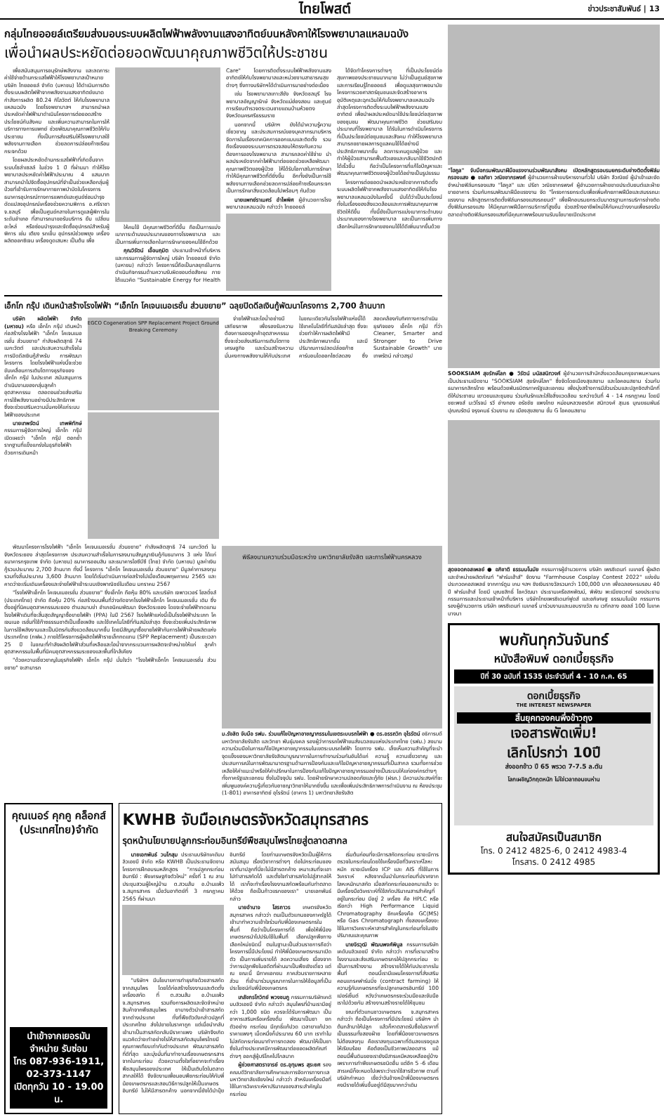ไทยโพสต์ ข่าวประชาสัมพันธ์ | 13
กลุ่มไทยออยล์เตรียมส่งมอบระบบผลิตไฟฟ้าพลังงานแสงอาทิตย์บนหลังคาให้โรงพยาบาลแหลมฉบัง
เพื่อนำผลประหยัดต่อยอดพัฒนาคุณภาพชีวิตให้ประชาชน
เพื่อสนับสนุนการอนุรักษ์พลังงาน และลดภาระค่าใช้จ่ายด้านกระแสไฟฟ้าให้โรงพยาบาลเป้าหมาย บริษัท ไทยออยล์ จำกัด (มหาชน) ได้ดำเนินการติดตั้งระบบผลิตไฟฟ้าจากพลังงานแสงอาทิตย์ขนาดกำลังการผลิต 80.24 กิโลวัตต์ ให้กับโรงพยาบาลแหลมฉบัง โดยโรงพยาบาลฯ สามารถนำผลประหยัดค่าไฟฟ้ามาดำเนินโครงการต่อยอดสร้างประโยชน์กับสังคม และเพิ่มความสามารถในการให้บริการทางการแพทย์ ช่วยพัฒนาคุณภาพชีวิตให้กับประชาชน ทั้งเป็นการส่งเสริมให้โรงพยาบาลใช้พลังงานทางเลือก ช่วยลดการปล่อยก๊าซเรือนกระจกด้วย
โดยผลประหยัดด้านกระแสไฟฟ้าที่เกิดขึ้นจากระบบโซล่าเซลล์ ในช่วง 1 ปี ที่ผ่านมา ทำให้โรงพยาบาลประหยัดค่าไฟฟ้าประมาณ 4 แสนบาท สามารถนำไปจัดซื้ออุปกรณ์ที่จำเป็นช่วยเหลือกลุ่มผู้ป่วยที่เข้ารับการรักษากายภาพบำบัดในโครงการธนาคารอุปกรณ์ทางการแพทย์และศูนย์ซ่อมบำรุงดัดแปลงอุปกรณ์เครื่องช่วยความพิการ อ.ศรีราชา จ.ชลบุรี เพื่อเป็นศูนย์กลางในการดูแลผู้พิการในระดับอำเภอ ที่สามารถมาขอรับบริการ ยืม เปลี่ยนอะไหล่ หรือซ่อมบำรุงและจัดซื้ออุปกรณ์สำหรับผู้พิการ เช่น เตียง รถเข็น อุปกรณ์ช่วยพยุง เครื่องผลิตออกซิเจน เครื่องดูดเสมหะ เป็นต้น เพื่อ
ให้คนไข้ มีคุณภาพชีวิตที่ดีขึ้น ถือเป็นการแบ่งเบาภาระด้านงบประมาณของทางโรงพยาบาล และเป็นการเพิ่มทางเลือกในการรักษาของคนไข้อีกด้วย
คุณวิรัตน์ เอื้อนฤมิต ประธานเจ้าหน้าที่บริหาร และกรรมการผู้จัดการใหญ่ บริษัท ไทยออยล์ จำกัด (มหาชน) กล่าวว่า โครงการนี้ถือเป็นกลยุทธ์ในการดำเนินกิจกรรมด้านความรับผิดชอบต่อสังคม ภายใต้แนวคิด "Sustainable Energy for Health Care" โดยการติดตั้งระบบไฟฟ้าพลังงานแสงอาทิตย์ให้กับโรงพยาบาลและหน่วยงานสาธารณสุขต่างๆ ซึ่งทางบริษัทฯได้ดำเนินการมาอย่างต่อเนื่อง
เช่น โรงพยาบาลเกาะสีชัง จังหวัดชลบุรี โรงพยาบาลอัญญารักษ์ จังหวัดแม่ฮ่องสอน และศูนย์การเรียนตำรวจตระเวนชายแดนบ้านห้วยตง จังหวัดนครศรีธรรมราช
นอกจากนี้ บริษัทฯ ยังได้นำความรู้ความเชี่ยวชาญ และประสบการณ์ของบุคลากรมาบริหารจัดการในเรื่องเทคนิคการออกแบบและติดตั้ง รวมถึงเรื่องของระบบการตรวจสอบให้ตรงกับความต้องการของโรงพยาบาล สามารถลดค่าใช้จ่าย นำผลประหยัดจากค่าไฟฟ้ามาต่อยอดช่วยเหลือพัฒนาคุณภาพชีวิตของผู้ป่วย ให้ได้รับโอกาสในการรักษาทำให้มีคุณภาพชีวิตที่ดียิ่งขึ้น อีกทั้งยังเป็นการใช้พลังงานทางเลือกช่วยลดการปล่อยก๊าซเรือนกระจก เป็นการรักษาสิ่งแวดล้อมไปพร้อมๆ กันด้วย
นายแพทย์ราเมศร์ อำไพพิศ ผู้อำนวยการโรงพยาบาลแหลมฉบัง กล่าวว่า ไทยออยล์
ได้จัดทำโครงการต่างๆ ที่เป็นประโยชน์ต่อสุขภาพของประชาชนมากมาย ไม่ว่าเป็นศูนย์สุขภาพและการเรียนรู้ไทยออยล์ เพื่อดูแลสุขภาพอนามัย โครงการเวชศาสตร์ชุมชนและจัดสร้างอาคารอุบัติเหตุและฉุกเฉินให้กับโรงพยาบาลแหลมฉบัง ล่าสุดโครงการติดตั้งระบบไฟฟ้าพลังงานแสงอาทิตย์ เพื่อนำผลประหยัดมาใช้ประโยชน์ต่อสุขภาพของชุมชน พัฒนาคุณภาพชีวิต ช่วยเสริมงบประมาณที่โรงพยาบาล ได้รับในการดำเนินโครงการที่เป็นประโยชน์ต่อชุมชนและสังคม ทำให้โรงพยาบาลสามารถขยายผลการดูแลคนไข้ได้อย่างมีประสิทธิภาพมากขึ้น ลดภาระคนดูแลผู้ป่วย และทำให้ผู้ป่วยสามารถฟื้นตัวเองและกลับมาใช้ชีวิตปกติได้เร็วขึ้น ถือว่าเป็นโครงการที่แก้ไขปัญหาและพัฒนาคุณภาพชีวิตของผู้ป่วยได้อย่างเป็นรูปธรรม
โครงการต่อยอดนำผลประหยัดจากการติดตั้งระบบผลิตไฟฟ้าจากพลังงานแสงอาทิตย์ให้กับโรงพยาบาลแหลมฉบังในครั้งนี้ นับได้ว่าเป็นประโยชน์ทั้งในเรื่องของสิ่งแวดล้อมและการพัฒนาคุณภาพชีวิตให้ดีขึ้น ทั้งนี้ยังเป็นการแบ่งเบาภาระด้านงบประมาณของทางโรงพยาบาล และเป็นการเพิ่มทางเลือกใหม่ในการรักษาของคนไข้ได้ดีเพิ่มมากขึ้นด้วย
เอ็กโก กรุ๊ป เดินหน้าสร้างโรงไฟฟ้า “เอ็กโก โคเจนเนอเรชั่น ส่วนขยาย” ฉลุยปิดดีลเงินกู้พัฒนาโครงการ 2,700 ล้านบาท
บริษัท ผลิตไฟฟ้า จำกัด (มหาชน) หรือ เอ็กโก กรุ๊ป เดินหน้าก่อสร้างโรงไฟฟ้า "เอ็กโก โคเจนเนอเรชั่น ส่วนขยาย" กำลังผลิตสุทธิ 74 เมกะวัตต์ และประสบความสำเร็จในการปิดดีลเงินกู้สำหรับ การพัฒนาโครงการ โดยโรงไฟฟ้าแห่งนี้จะช่วยขับเคลื่อนการเติบโตทางธุรกิจของเอ็กโก กรุ๊ป ในประเทศ สนับสนุนการดำเนินงานของกลุ่มลูกค้าอุตสาหกรรม ตลอดจนช่วยส่งเสริมการใช้พลังงานอย่างมีประสิทธิภาพ ซึ่งจะช่วยเสริมความมั่นคงให้แก่ระบบไฟฟ้าของประเทศ
นายเทพรัตน์ เทพพิทักษ์ กรรมการผู้จัดการใหญ่ เอ็กโก กรุ๊ป เปิดเผยว่า "เอ็กโก กรุ๊ป ตอกย้ำรากฐานที่แข็งแกร่งในธุรกิจไฟฟ้า ด้วยการเดินหน้า
EGCO Cogeneration SPP Replacement Project Ground Breaking Ceremony
จ่ายไฟฟ้าและไอน้ำอย่างมีเสถียรภาพ เพื่อรองรับความต้องการของลูกค้าอุตสาหกรรม ซึ่งจะช่วยส่งเสริมการเติบโตทางเศรษฐกิจ และร่วมสร้างความมั่นคงทางพลังงานให้กับประเทศ ในขณะเดียวกันโรงไฟฟ้าแห่งนี้ได้ใช้เทคโนโลยีที่ทันสมัยล่าสุด ซึ่งจะช่วยทำให้การผลิตไฟฟ้ามีประสิทธิภาพมากขึ้น และมีปริมาณการปลดปล่อยก๊าซคาร์บอนไดออกไซด์ลดลง ซึ่งสอดคล้องกับทิศทางการดำเนินธุรกิจของ เอ็กโก กรุ๊ป ที่ว่า Cleaner, Smarter and Stronger to Drive Sustainable Growth" นายเทพรัตน์ กล่าวสรุป
พัฒนาโครงการโรงไฟฟ้า "เอ็กโก โคเจนเนอเรชั่น ส่วนขยาย" กำลังผลิตสุทธิ 74 เมกะวัตต์ ในจังหวัดระยอง ล่าสุดโครงการฯ ประสบความสำเร็จในการลงนามสัญญาเงินกู้กับธนาคาร 3 แห่ง ได้แก่ ธนาคารกรุงเทพ จำกัด (มหาชน) ธนาคารออมสิน และธนาคารไอซีบีซี (ไทย) จำกัด (มหาชน) มูลค่าเงินกู้รวมประมาณ 2,700 ล้านบาท ทั้งนี้ โครงการ "เอ็กโก โคเจนเนอเรชั่น ส่วนขยาย" มีมูลค่าการลงทุนรวมทั้งสิ้นประมาณ 3,600 ล้านบาท โดยได้เริ่มดำเนินการก่อสร้างไปเมื่อเดือนพฤษภาคม 2565 และคาดว่าจะเริ่มเดินเครื่องและจ่ายไฟฟ้าเข้าระบบเชิงพาณิชย์ในเดือน มกราคม 2567
"โรงไฟฟ้าเอ็กโก โคเจนเนอเรชั่น ส่วนขยาย" ซึ่งเอ็กโก ถือหุ้น 80% และบริษัท เจพาวเวอร์ โฮลดิ้งส์ (ประเทศไทย) จำกัด ถือหุ้น 20% ก่อสร้างบนพื้นที่ว่างถัดจากโรงไฟฟ้าเอ็กโก โคเจนเนอเรชั่น เดิม ซึ่งตั้งอยู่ที่นิคมอุตสาหกรรมระยอง ตำบลมาบข่า อำเภอนิคมพัฒนา จังหวัดระยอง โดยจะจ่ายไฟฟ้าทดแทนโรงไฟฟ้าเดิมที่จะสิ้นสุดสัญญาซื้อขายไฟฟ้า (PPA) ในปี 2567 โรงไฟฟ้าแห่งนี้เป็นโรงไฟฟ้าประเภท โคเจนเนอ เรชั่นที่ใช้ก๊าซธรรมชาติเป็นเชื้อเพลิง และใช้เทคโนโลยีที่ทันสมัยล่าสุด ซึ่งจะช่วยเพิ่มประสิทธิภาพในการใช้พลังงานและเป็นมิตรกับสิ่งแวดล้อมมากขึ้น โดยมีสัญญาซื้อขายไฟฟ้ากับการไฟฟ้าฝ่ายผลิตแห่งประเทศไทย (กฟผ.) ภายใต้โครงการผู้ผลิตไฟฟ้ารายเล็กทดแทน (SPP Replacement) เป็นระยะเวลา 25 ปี ในขณะที่กำลังผลิตไฟฟ้าส่วนที่เหลือและไอน้ำจากกระบวนการผลิตจะจำหน่ายให้แก่ ลูกค้าอุตสาหกรรมในพื้นที่นิคมอุตสาหกรรมระยองและพื้นที่ใกล้เคียง
"ด้วยความเชี่ยวชาญในธุรกิจไฟฟ้า เอ็กโก กรุ๊ป มั่นใจว่า "โรงไฟฟ้าเอ็กโก โคเจนเนอเรชั่น ส่วนขยาย" จะสามารถ
พิธีลงนามความร่วมมือระหว่าง มหาวิทยาลัยรังสิต และการไฟฟ้านครหลวง
ม.รังสิต จับมือ รฟม. ร่วมแก้ไขปัญหาอาชญากรรมในเขตระบบรถไฟฟ้า ● ดร.อรรถวิท อุไรรัตน์ อธิการบดีมหาวิทยาลัยรังสิต และวิทยา พันธุ์มงคล รองผู้ว่าการรถไฟฟ้าขนส่งมวลชนแห่งประเทศไทย (รฟม.) ลงนามความร่วมมือในการแก้ไขปัญหาอาชญากรรมในเขตระบบรถไฟฟ้า โดยทาง รฟม. เล็งเห็นความสำคัญที่จะนำจุดแข็งของมหาวิทยาลัยรังสิตมาบูรณาการในการทำงานร่วมกันอันได้แก่ ความรู้ ความเชี่ยวชาญ และประสบการณ์ในการพัฒนามาตรฐานด้านการป้องกันและแก้ไขปัญหาอาชญากรรมที่เป็นสากล รวมทั้งการช่วยเหลือให้คำแนะนำหรือให้คำปรึกษาในการป้องกันแก้ไขปัญหาอาชญากรรมอย่างเป็นระบบให้แก่องค์กรต่างๆ ทั้งภาครัฐและเอกชน ซึ่งในปัจจุบัน รฟม. โดยฝ่ายรักษาความปลอดภัยและกู้ภัย (ฝรภ.) มีความประสงค์ที่จะเพิ่มพูนองค์ความรู้เกี่ยวกับอาชญาวิทยาให้มากยิ่งขึ้น และเพื่อเพิ่มประสิทธิภาพการดำเนินงาน ณ ห้องประชุม (1-801) อาคารอาทิตย์ อุไรรัตน์ (อาคาร 1) มหาวิทยาลัยรังสิต
คุณเนอร์ คุกคู คล็อกส์ (ประเทศไทย)จำกัด
นำเข้าจากเยอรมัน
จำหน่าย รับซ่อม
โทร 087-936-1911,
02-373-1147
เปิดทุกวัน 10 - 19.00 น.
KWHB จับมือเกษตรจังหวัดสมุทรสาคร
รุดหน้านโยบายปลูกกระท่อมอินทรีย์พืชสมุนไพรไทยสู่ตลาดสากล
นายเอกพันธ์ วนโกสุม ประธานบริษัทเคดับบลิวเอชบี จำกัด หรือ KWHB เป็นประธานจัดงานโครงการฝึกอบรมหลักสูตร "การปลูกกระท่อมอินทรีย์ : พืชเศรษฐกิจตัวใหม่" ครั้งที่ 1 ณ ลานประชุมสวนผู้ใหญ่บ้าน ต.สวนส้ม อ.บ้านแพ้ว จ.สมุทรสาคร เมื่อวันอาทิตย์ที่ 3 กรกฎาคม 2565 ที่ผ่านมา
"บริษัทฯ มีนโยบายการทำธุรกิจด้วยสารสกัดจากสมุนไพร โดยได้ก่อสร้างโรงงานและติดตั้งเครื่องสกัด ที่ ต.สวนส้ม อ.บ้านแพ้ว จ.สมุทรสาคร รวมถึงการผลิตและจัดจำหน่ายสินค้าจากพืชสมุนไพร ยาบางตัวนำเข้าสารสกัดจากต่างประเทศ ทั้งที่พืชตัวดังกล่าวปลูกที่ประเทศไทย ส่งไปขายในราคาถูก แต่เมื่อนำกลับเข้ามาเป็นสารสกัดกลับมีราคาแพง บริษัทจึงเกิดแนวคิดว่าจะทำอย่างไรให้สารสกัดสมุนไพรไทยมีคุณภาพเทียบเท่ากับต่างประเทศ พัฒนาสารสกัดที่ดีที่สุด และมุ่งมั่นที่มาทำงานเรื่องเกษตรกรสารจากใบกระท่อม ด้วยความตั้งใจที่อยากจะทำเรื่องพืชสมุนไพรของประเทศ ให้เป็นเติบโตในตลาดสากลให้ได้ จึงจัดงานเพื่อมอบพืชกระท่อมให้กับพี่น้องเกษตรกรและสอนวิธีการปลูกให้เป็นเกษตรอินทรีย์ ไม่ให้มีสารตกค้าง นอกจากนี้ยังได้นำปุ๋ยอินทรีย์ โดยท่านเกษตรจังหวัดเป็นผู้ให้การสนับสนุน เรื่องวิชาการต่างๆ ต่อไปกระท่อมของเราที่มาปลูกที่นี่จะไม่มีสารตกค้าง เหมาะสมที่จะเอาไปทำสารสกัดได้ และตั้งใจทำสารสกัดไปสู่สากลให้ได้ เราก็จะทำเรื่องโรงงานสกัดพร้อมกับทำตลาดให้ด้วย ถือเป็นก้าวแรกของเรา" นายเอกพันธ์ กล่าว
นายอำนาจ โสรถาวร เกษตรจังหวัดสมุทรสาคร กล่าวว่า ตนเป็นตัวแทนของภาครัฐได้เข้ามาทำความเข้าใจร่วมกับพี่น้องเกษตรกรในพื้นที่ ถือว่าเป็นโครงการที่ดี เพื่อให้พี่น้องเกษตรกรนำไปปรับใช้ในพื้นที่ เลือกปลูกพืชทางเลือกใหม่ชนิดนี้ ตนในฐานะเป็นส่วนราชการถือว่าโครงการนี้มีประโยชน์ ทำให้พี่น้องเกษตรกรมาเปิดตัว เป็นการเพิ่มรายได้ ลดความเสี่ยง เนื่องจากว่าการปลูกพืชในอดีตที่ผ่านมาเป็นพืชเชิงเดี่ยว แต่ ณ ขณะนี้ มีภาคเอกชน ภาคส่วนราชการหลายส่วน ที่เข้ามาร่วมบูรณาการในการให้ข้อมูลที่เป็นประโยชน์กับพี่น้องเกษตรกร
เภสัชกรโกวิทย์ พวงชมภู กรรมการบริษัทเคดับบลิวเอชบี จำกัด กล่าวว่า สมุนไพรที่บ้านเรามีอยู่กว่า 1,000 ชนิด ควรจะได้รับการพัฒนา เป็นอาหารเสริมหรือเครื่องดื่ม พัฒนาเป็นยา ยกตัวอย่าง กระท่อม มีฤทธิ์แก้ปวด เวลายาแก้ปวดราคาแพงๆ เม็ดหนึ่งก็ประมาณ 60 บาท เราทำไมไม่สกัดกระท่อมมาทำการทดลอง พัฒนาให้เป็นยา ซึ่งในต่างประเทศมีการพัฒนาต่อยอดผลิตภัณฑ์ต่างๆ ออกสู่ผู้บริโภคไปไกลมาก
ผู้ช่วยศาสตราจารย์ ดร.อุทุมพร สุระยศ รองคณบดีวิทยาลัยการศึกษาและการจัดการทางทะเล มหาวิทยาลัยเชียงใหม่ กล่าวว่า สำหรับเครื่องมือที่ใช้ในการวิเคราะห์หาปริมาณของสาระสำคัญในกระท่อม
เริ่มต้นก่อนที่จะมีการสกัดกระท่อม เราจะมีการตรวจใบกระท่อมโดยใช้เครื่องมือที่วิเคราะห์โลหะหนัก เราจะมีเครื่อง ICP และ AIS ที่ใช้ในการวิเคราะห์ หลังจากนั้นนำใบกระท่อมที่ปราศจากโลหะหนักมาสกัด เมื่อสกัดกระท่อมออกมาแล้ว จะมีเครื่องมือวิเคราะห์ที่ใช้สกัดปริมาณสารสำคัญที่อยู่ในกระท่อม มีอยู่ 2 เครื่อง คือ HPLC หรือเรียกว่า High Performance Liquid Chromatography อีกเครื่องคือ GC(MS) หรือ Gas Chromatograph ทั้งสองเครื่องจะใช้ในการวิเคราะห์หาสารสำคัญในกระท่อมทั้งในเชิงปริมาณและคุณภาพ
นายจิรวุฒิ พัฒนพงศ์พิบูล กรรมการบริษัทเคดับบลิวเอชบี จำกัด กล่าวว่า การที่เรามาสร้างโรงงานและส่งเสริมเกษตรกรให้ปลูกกระท่อม จะเป็นการสร้างงาน สร้างรายได้ให้กับประชากรในพื้นที่ ตอนนี้เรามีแผนโครงการที่ส่งเสริม คอนแทรคฟาร์มมิ่ง (contract farming) ให้ความรู้กับเกษตรกรที่จะปลูกเกษตรอินทรีย์ 100 เปอร์เซ็นต์ หวังว่าเกษตรกรจะร่วมมือและจับมือเราไปด้วยกัน สร้างงานสร้างรายได้ให้ชุมชน
ขณะที่ตัวแทนชาวเกษตรกร จ.สมุทรสาคร กล่าวว่า ถือเป็นโครงการที่มีประโยชน์ บริษัทฯ นำต้นกล้ามาให้ปลูก แล้วก็หาตลาดรับซื้อในราคาที่เป็นธรรมทั้งสองฝ่าย โดยที่พี่น้องชาวเกษตรกรไม่ต้องลงทุน คือเราลงทุนเฉพาะที่ดินลงแรงดูแลให้เรียบร้อย คือต้องเป็นชีวภาพปลอดสาร แม้ตอนนี้พื้นดินของเรายังมีสารเคมีหลงเหลืออยู่บ้างเพราะการทำพืชเกษตรชนิดอื่น แต่อีก 5 -6 เดือน สารเคมีก็จะหมดไปเพราะว่าเราใช้สารชีวภาพ ตามที่บริษัทกำหนด เชื่อว่าวันข้างหน้าพี่น้องเกษตรกร คงมีรายได้เพิ่มขึ้นอยู่ดีมีสุขมากกว่าเดิม
"ไฮคูล" จับมือกรมพัฒนาฝีมือแรงงานร่วมพัฒนาสังคม เปิดหลักสูตรอบรมยกระดับช่างติดตั้งฟิล์มกรองแสง ● ชลทิชา วณิชชากรพงศ์ ผู้อำนวยการฝ่ายบริหารงานทั่วไป บริษัท ลีวณิชย์ ผู้นำเข้าและจัดจำหน่ายฟิล์มกรองแสง "ไฮคูล" และ ปรีชา วณิชชากรพงศ์ ผู้อำนวยการฝ่ายขายประดับยนต์และฝ่ายขายอาคาร ร่วมกับกรมพัฒนาฝีมือแรงงาน จัด "โครงการยกระดับเพื่อเพิ่มศักยภาพฝีมือและสมรรถนะแรงงาน หลักสูตรการติดตั้งฟิล์มกรองแสงรถยนต์" เพื่อฝึกอบรมยกระดับมาตรฐานการบริการช่างติดตั้งฟิล์มกรองแสง ให้มีคุณภาพฝีมือการบริการที่สูงขึ้น ช่วยสร้างอาชีพใหม่ให้กับคนว่างงานเพื่อรองรับตลาดช่างติดฟิล์มกรองแสงที่มีคุณภาพพร้อมขานรับนโยบายเปิดประเทศ
SOOKSIAM สุขรักษ์โลก ● วิรัตน์ มนัสสนิทวงศ์ ผู้อำนวยการสำนักสิ่งแวดล้อมกรุงเทพมหานคร เป็นประธานเปิดงาน "SOOKSIAM สุขรักษ์โลก" ซึ่งจัดโดยเมืองสุขสยาม และไอคอนสยาม ร่วมกับธนาคารกสิกรไทย พร้อมด้วยพันธมิตรภาครัฐและเอกชน เพื่อมุ่งสร้างการมีส่วนร่วมและปลูกจิตสำนึกที่ดีให้ประชาชน เยาวชนและชุมชน ร่วมกันรักและใส่ใจสิ่งแวดล้อม ระหว่างวันที่ 4 - 14 กรกฎาคม โดยมี ชยะพงส์ นะวิโรจน์ รวี อ่างทอง อรัชชัย แพงไทย หม่อมหลวงอรดิศ สนิทวงศ์ สุเมธ บุณยธนพันธ์ ปุณณรัตน์ จรุงคนธ์ ร่วมงาน ณ เมืองสุขสยาม ชั้น G ไอคอนสยาม
สุดยอดคอสเพลย์ ● อภิชาติ ธรรมมโนมัย กรรมการผู้อำนวยการ บริษัท เพรซิเดนท์ เบเกอรี่ ผู้ผลิตและจำหน่ายผลิตภัณฑ์ "ฟาร์มเฮ้าส์" จัดงาน "Farmhouse Cosplay Contest 2022" แข่งขันประกวดคอสเพลย์ จากการ์ตูน เกม ฯลฯ ชิงเงินรางวัลรวมกว่า 100,000 บาท เพื่อฉลองครบรอบ 40 ปี ฟาร์มเฮ้าส์ โดยมี บุณยสิทธิ์ โชควัฒนา ประธานเครือสหพัฒน์, พิพัฒ พะเนียงเวทย์ รองประธานกรรมการและประธานเจ้าหน้าที่บริหาร บริษัทไทยเพรซิเดนท์ฟูดส์ และอภิเศษฐ ธรรมมโนมัย กรรมการรองผู้อำนวยการ บริษัท เพรซิเดนท์ เบเกอรี่ มาร่วมงานและมอบรางวัล ณ เวทีกลาง ฮอลล์ 100 ไบเทค บางนา
พบกันทุกวันจันทร์
หนังสือพิมพ์ ดอกเบี้ยธุรกิจ
ปีที่ 30 ฉบับที่ 1535 ประจำวันที่ 4 - 10 ก.ค. 65
ดอกเบี้ยธุรกิจ
THE INTEREST NEWSPAPER
สิ้นยุคทองคนพึ่งข้าวถุง
เจอสารพัดเพิ่ม!
เลิกโปรกว่า 10ปี
ส่งออกข้าว ปี 65 พรวด 7-7.5 ล.ตัน
โลกเผชิญวิกฤตหนัก ไม่ใช่เวลาถอนขนห่าน
สนใจสมัครเป็นสมาชิก
โทร. 0 2412 4825-6, 0 2412 4983-4
โทรสาร. 0 2412 4985